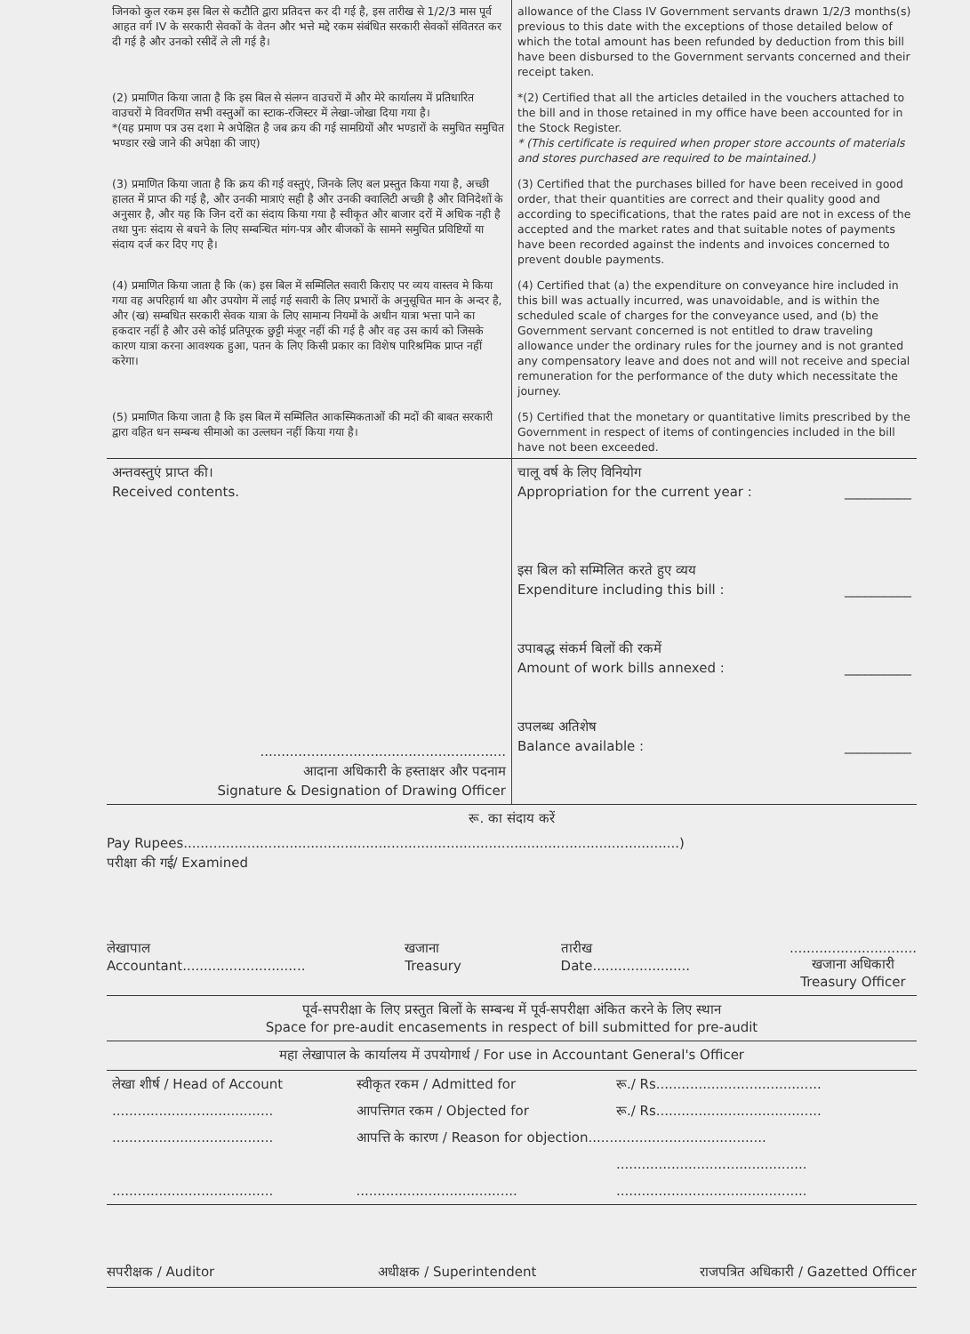| जिनको कुल रकम इस बिल से कटौति द्वारा प्रतिदत्त कर दी गई है, इस तारीख से 1/2/3 मास पूर्व आहत वर्ग IV के सरकारी सेवकों के वेतन और भत्ते मद्दे रकम संबंधित सरकारी सेवकों संवितरत कर दी गई है और उनको रसीदें ले ली गई है। | allowance of the Class IV Government servants drawn 1/2/3 months(s) previous to this date with the exceptions of those detailed below of which the total amount has been refunded by deduction from this bill have been disbursed to the Government servants concerned and their receipt taken. |
| (2) प्रमाणित किया जाता है कि इस बिल से संलग्न वाउचरों में और मेरे कार्यालय में प्रतिधारित वाउचरों मे विवरणित सभी वस्तुओं का स्टाक-रजिस्टर में लेखा-जोखा दिया गया है। *(यह प्रमाण पत्र उस दशा मे अपेक्षित है जब क्रय की गई सामग्रियों और भण्डारों के समुचित समुचित भण्डार रखे जाने की अपेक्षा की जाए) | *(2) Certified that all the articles detailed in the vouchers attached to the bill and in those retained in my office have been accounted for in the Stock Register. * (This certificate is required when proper store accounts of materials and stores purchased are required to be maintained.) |
| (3) प्रमाणित किया जाता है कि क्रय की गई वस्तुएं, जिनके लिए बल प्रस्तुत किया गया है, अच्छी हालत में प्राप्त की गई है, और उनकी मात्राएं सही है और उनकी क्वालिटी अच्छी है और विनिदेशों के अनुसार है, और यह कि जिन दरों का संदाय किया गया है स्वीकृत और बाजार दरों में अधिक नही है तथा पुनः संदाय से बचने के लिए सम्बन्धित मांग-पत्र और बीजकों के सामने समुचित प्रविष्टियों या संदाय दर्ज कर दिए गए है। | (3) Certified that the purchases billed for have been received in good order, that their quantities are correct and their quality good and according to specifications, that the rates paid are not in excess of the accepted and the market rates and that suitable notes of payments have been recorded against the indents and invoices concerned to prevent double payments. |
| (4) प्रमाणित किया जाता है कि (क) इस बिल में सम्मिलित सवारी किराए पर व्यय वास्तव मे किया गया वह अपरिहार्य था और उपयोग में लाई गई सवारी के लिए प्रभारों के अनुसूचित मान के अन्दर है, और (ख) सम्बधित सरकारी सेवक यात्रा के लिए सामान्य नियमों के अधीन यात्रा भत्ता पाने का हकदार नहीं है और उसे कोई प्रतिपूरक छुट्टी मंजूर नहीं की गई है और वह उस कार्य को जिसके कारण यात्रा करना आवश्यक हुआ, पतन के लिए किसी प्रकार का विशेष पारिश्रमिक प्राप्त नहीं करेगा। | (4) Certified that (a) the expenditure on conveyance hire included in this bill was actually incurred, was unavoidable, and is within the scheduled scale of charges for the conveyance used, and (b) the Government servant concerned is not entitled to draw traveling allowance under the ordinary rules for the journey and is not granted any compensatory leave and does not and will not receive and special remuneration for the performance of the duty which necessitate the journey. |
| (5) प्रमाणित किया जाता है कि इस बिल में सम्मिलित आकस्मिकताओं की मदों की बाबत सरकारी द्वारा वहित धन सम्बन्ध सीमाओ का उल्लघन नहीं किया गया है। | (5) Certified that the monetary or quantitative limits prescribed by the Government in respect of items of contingencies included in the bill have not been exceeded. |
| अन्तवस्तुएं प्राप्त की। Received contents. .......................................................... आदाना अधिकारी के हस्ताक्षर और पदनाम Signature & Designation of Drawing Officer | चालू वर्ष के लिए विनियोग Appropriation for the current year : __________ इस बिल को सम्मिलित करते हुए व्यय Expenditure including this bill : __________ उपाबद्ध संकर्म बिलों की रकमें Amount of work bills annexed : __________ उपलब्ध अतिशेष Balance available : __________ |
रू. का संदाय करें
Pay Rupees.....................................................................................................................)
परीक्षा की गई/ Examined
लेखापाल
Accountant............................. खजाना
Treasury तारीख
Date.....................................................
खजाना अधिकारी
Treasury Officer
पूर्व-सपरीक्षा के लिए प्रस्तुत बिलों के सम्बन्ध में पूर्व-सपरीक्षा अंकित करने के लिए स्थान
Space for pre-audit encasements in respect of bill submitted for pre-audit
महा लेखापाल के कार्यालय में उपयोगार्थ / For use in Accountant General's Officer
| लेखा शीर्ष / Head of Account | स्वीकृत रकम / Admitted for | रू./ Rs....................................... |
| ...................................... | आपत्तिगत रकम / Objected for | रू./ Rs....................................... |
| ...................................... | आपत्ति के कारण / Reason for objection.......................................... | |
| | | ............................................. |
| ...................................... | ...................................... | ............................................. |
सपरीक्षक / Auditor अधीक्षक / Superintendent राजपत्रित अधिकारी / Gazetted Officer